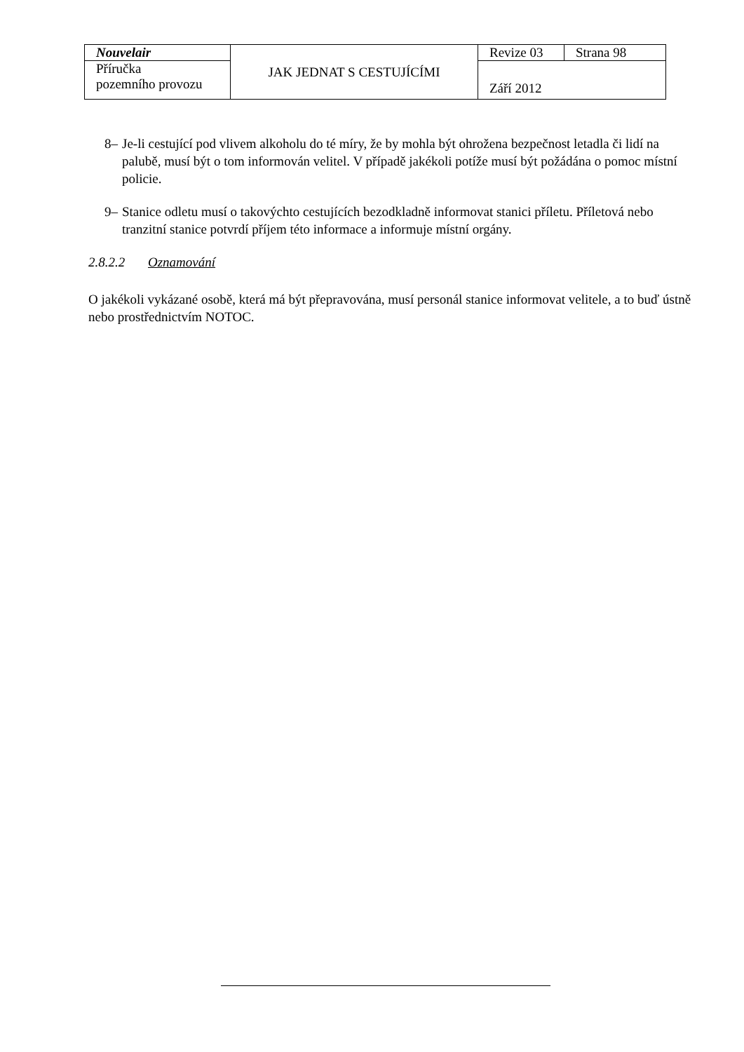| Nouvelair | JAK JEDNAT S CESTUJÍCÍMI | Revize 03 | Strana 98 |
| Příručka pozemního provozu | | Září 2012 | |
8– Je-li cestující pod vlivem alkoholu do té míry, že by mohla být ohrožena bezpečnost letadla či lidí na palubě, musí být o tom informován velitel. V případě jakékoli potíže musí být požádána o pomoc místní policie.
9– Stanice odletu musí o takovýchto cestujících bezodkladně informovat stanici příletu. Příletová nebo tranzitní stanice potvrdí příjem této informace a informuje místní orgány.
2.8.2.2 Oznamování
O jakékoli vykázané osobě, která má být přepravována, musí personál stanice informovat velitele, a to buď ústně nebo prostřednictvím NOTOC.